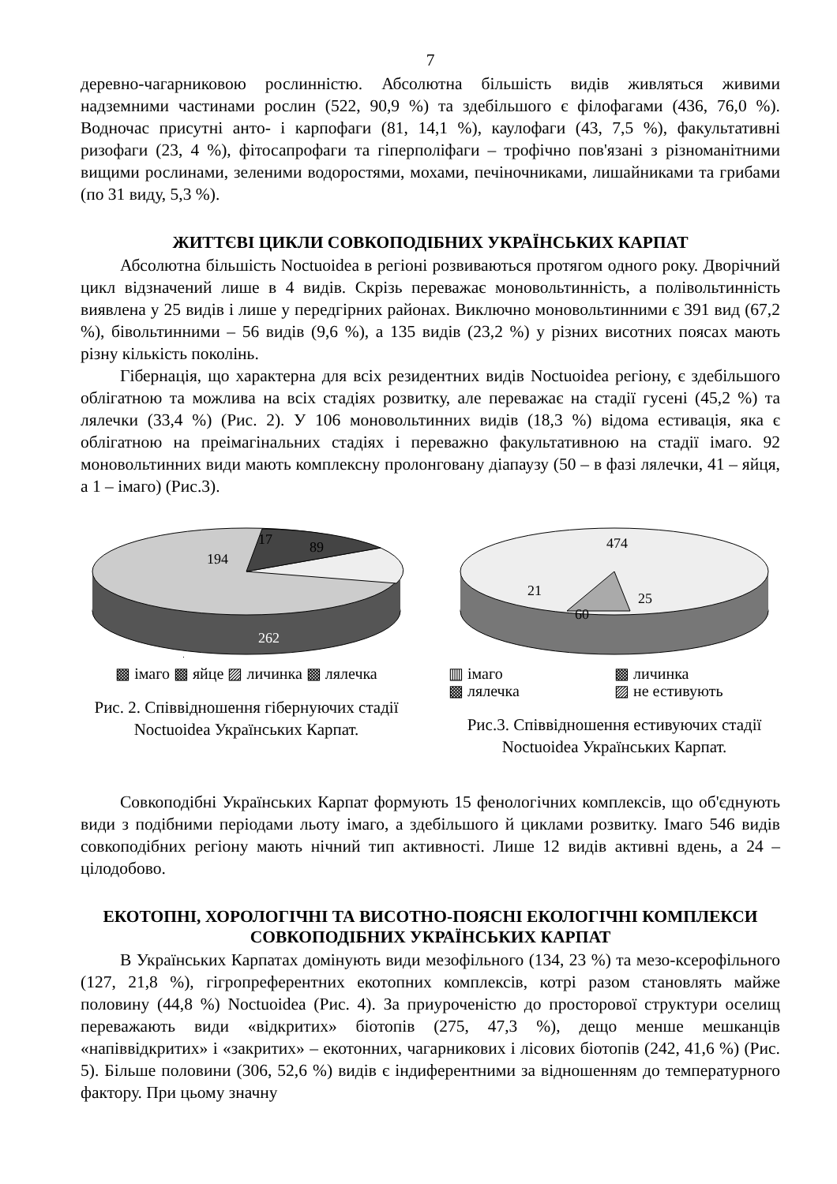7
деревно-чагарниковою рослинністю. Абсолютна більшість видів живляться живими надземними частинами рослин (522, 90,9 %) та здебільшого є філофагами (436, 76,0 %). Водночас присутні анто- і карпофаги (81, 14,1 %), каулофаги (43, 7,5 %), факультативні ризофаги (23, 4 %), фітосапрофаги та гіперполіфаги – трофічно пов'язані з різноманітними вищими рослинами, зеленими водоростями, мохами, печіночниками, лишайниками та грибами (по 31 виду, 5,3 %).
ЖИТТЄВІ ЦИКЛИ СОВКОПОДІБНИХ УКРАЇНСЬКИХ КАРПАТ
Абсолютна більшість Noctuoidea в регіоні розвиваються протягом одного року. Дворічний цикл відзначений лише в 4 видів. Скрізь переважає моновольтинність, а полівольтинність виявлена у 25 видів і лише у передгірних районах. Виключно моновольтинними є 391 вид (67,2 %), бівольтинними – 56 видів (9,6 %), а 135 видів (23,2 %) у різних висотних поясах мають різну кількість поколінь.
Гібернація, що характерна для всіх резидентних видів Noctuoidea регіону, є здебільшого облігатною та можлива на всіх стадіях розвитку, але переважає на стадії гусені (45,2 %) та лялечки (33,4 %) (Рис. 2). У 106 моновольтинних видів (18,3 %) відома естивація, яка є облігатною на преімагінальних стадіях і переважно факультативною на стадії імаго. 92 моновольтинних види мають комплексну пролонговану діапаузу (50 – в фазі лялечки, 41 – яйця, а 1 – імаго) (Рис.3).
194
17
89
262
▩ імаго ▩ яйце ▨ личинка ▩ лялечка
Рис. 2. Співвідношення гібернуючих стадії Noctuoidea Українських Карпат.
474
21
60
25
▥ імаго ▩ личинка ▩ лялечка ▨ не естивують
Рис.3. Співвідношення естивуючих стадії Noctuoidea Українських Карпат.
Совкоподібні Українських Карпат формують 15 фенологічних комплексів, що об'єднують види з подібними періодами льоту імаго, а здебільшого й циклами розвитку. Імаго 546 видів совкоподібних регіону мають нічний тип активності. Лише 12 видів активні вдень, а 24 – цілодобово.
ЕКОТОПНІ, ХОРОЛОГІЧНІ ТА ВИСОТНО-ПОЯСНІ ЕКОЛОГІЧНІ КОМПЛЕКСИ СОВКОПОДІБНИХ УКРАЇНСЬКИХ КАРПАТ
В Українських Карпатах домінують види мезофільного (134, 23 %) та мезо-ксерофільного (127, 21,8 %), гігропреферентних екотопних комплексів, котрі разом становлять майже половину (44,8 %) Noctuoidea (Рис. 4). За приуроченістю до просторової структури оселищ переважають види «відкритих» біотопів (275, 47,3 %), дещо менше мешканців «напіввідкритих» і «закритих» – екотонних, чагарникових і лісових біотопів (242, 41,6 %) (Рис. 5). Більше половини (306, 52,6 %) видів є індиферентними за відношенням до температурного фактору. При цьому значну